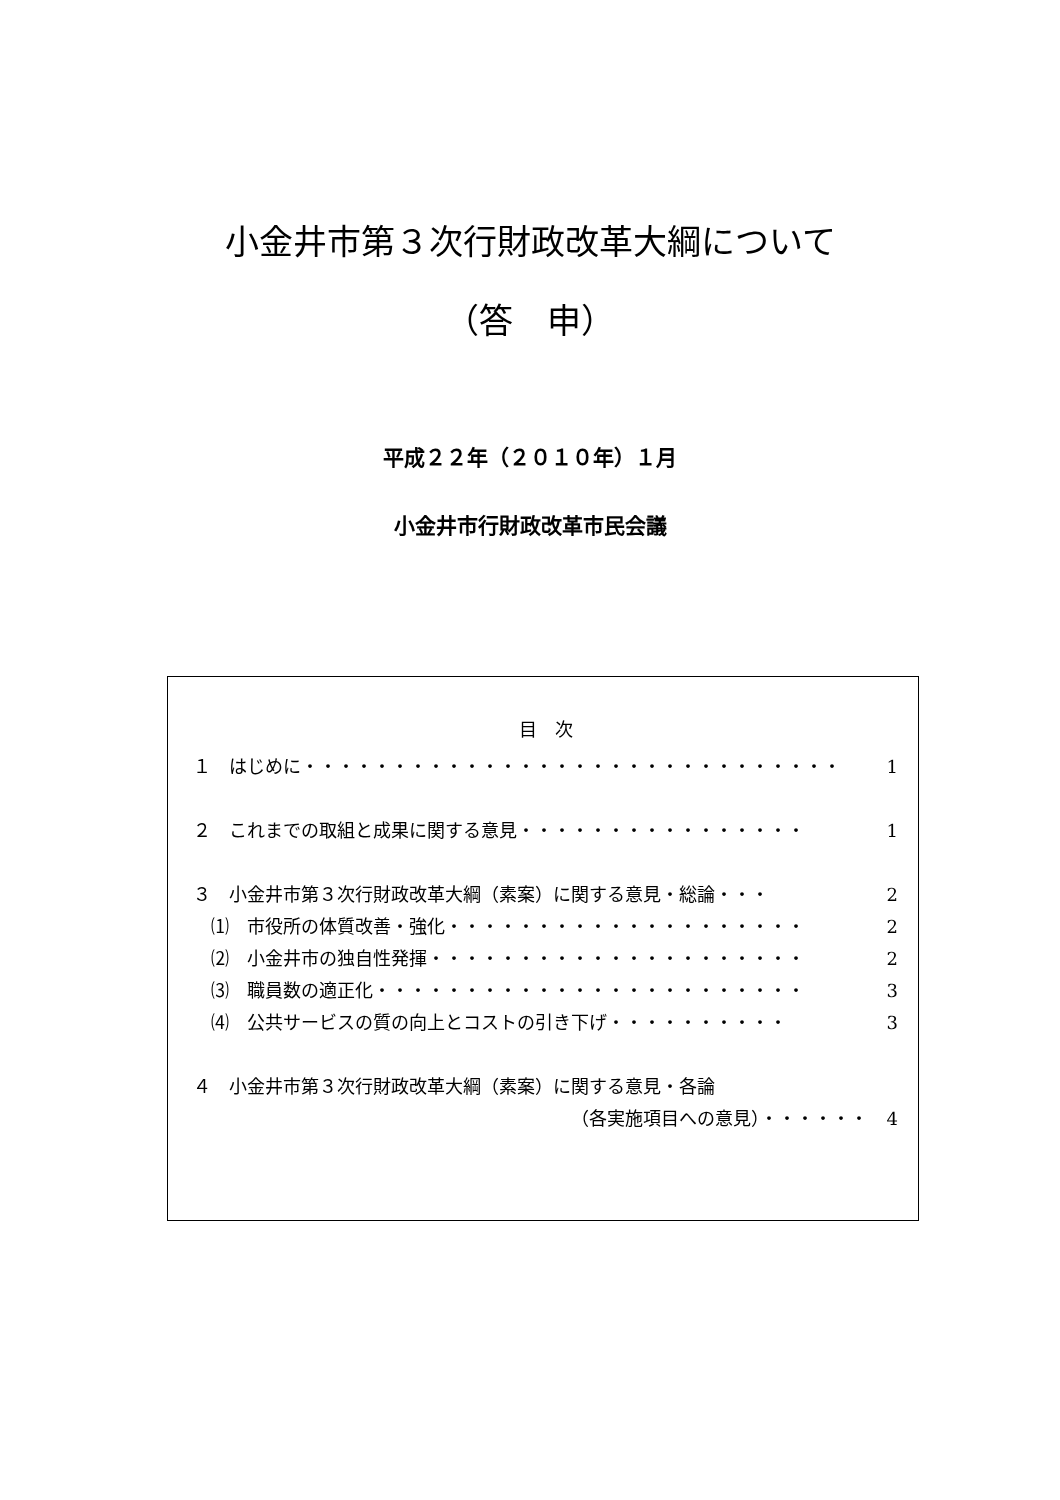小金井市第３次行財政改革大綱について
（答　申）
平成２２年（２０１０年）１月
小金井市行財政改革市民会議
目　次
１　はじめに・・・・・・・・・・・・・・・・・・・・・・・・・・・・・・ 1
２　これまでの取組と成果に関する意見・・・・・・・・・・・・・・・・ 1
３　小金井市第３次行財政改革大綱（素案）に関する意見・総論・・・ 2
⑴　市役所の体質改善・強化・・・・・・・・・・・・・・・・・・・・ 2
⑵　小金井市の独自性発揮・・・・・・・・・・・・・・・・・・・・・ 2
⑶　職員数の適正化・・・・・・・・・・・・・・・・・・・・・・・・ 3
⑷　公共サービスの質の向上とコストの引き下げ・・・・・・・・・・ 3
４　小金井市第３次行財政改革大綱（素案）に関する意見・各論
（各実施項目への意見）・・・・・・ 4